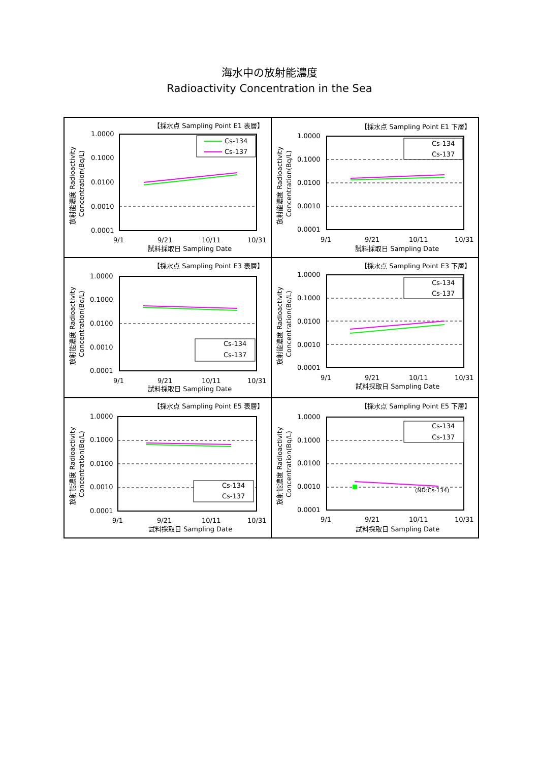海水中の放射能濃度
Radioactivity Concentration in the Sea
【採水点 Sampling Point E1 表層】
放射能濃度 Radioactivity
Concentration(Bq/L)
1.0000
0.1000
0.0100
0.0010
0.0001
Cs-134
Cs-137
9/1
9/21
10/11
10/31
試料採取日 Sampling Date
【採水点 Sampling Point E1 下層】
放射能濃度 Radioactivity
Concentration(Bq/L)
1.0000
0.1000
0.0100
0.0010
0.0001
Cs-134
Cs-137
9/1
9/21
10/11
10/31
試料採取日 Sampling Date
【採水点 Sampling Point E3 表層】
放射能濃度 Radioactivity
Concentration(Bq/L)
1.0000
0.1000
0.0100
0.0010
0.0001
Cs-134
Cs-137
9/1
9/21
10/11
10/31
試料採取日 Sampling Date
【採水点 Sampling Point E3 下層】
放射能濃度 Radioactivity
Concentration(Bq/L)
1.0000
0.1000
0.0100
0.0010
0.0001
Cs-134
Cs-137
9/1
9/21
10/11
10/31
試料採取日 Sampling Date
【採水点 Sampling Point E5 表層】
放射能濃度 Radioactivity
Concentration(Bq/L)
1.0000
0.1000
0.0100
0.0010
0.0001
Cs-134
Cs-137
9/1
9/21
10/11
10/31
試料採取日 Sampling Date
【採水点 Sampling Point E5 下層】
放射能濃度 Radioactivity
Concentration(Bq/L)
1.0000
0.1000
0.0100
0.0010
0.0001
(ND:Cs-134)
Cs-134
Cs-137
9/1
9/21
10/11
10/31
試料採取日 Sampling Date